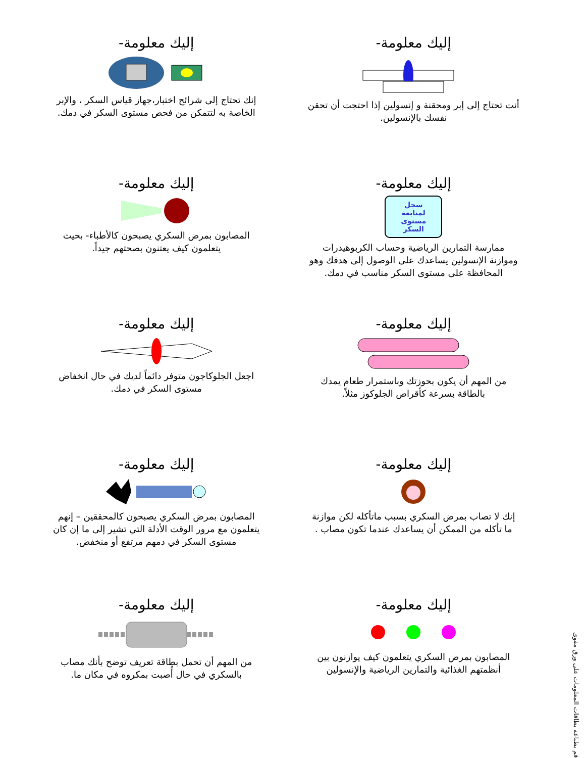قم بطباعة بطاقات المعلومات على ورق مقوى
إليك معلومة-
أنت تحتاج إلى إبر ومحقنة و إنسولين إذا احتجت أن تحقن نفسك بالإنسولين.
إليك معلومة-
سجل
لمتابعة
مستوى
السكر
ممارسة التمارين الرياضية وحساب الكربوهيدرات وموازنة الإنسولين يساعدك على الوصول إلى هدفك وهو المحافظة على مستوى السكر مناسب في دمك.
إليك معلومة-
من المهم أن يكون بحوزتك وباستمرار طعام يمدك بالطاقة بسرعة كأقراص الجلوكوز مثلاً.
إليك معلومة-
إنك لا تصاب بمرض السكري بسبب ماتأكله لكن موازنة ما تأكله من الممكن أن يساعدك عندما تكون مصاب .
إليك معلومة-
المصابون بمرض السكري يتعلمون كيف يوازنون بين أنظمتهم الغذائية والتمارين الرياضية والإنسولين
إليك معلومة-
إنك تحتاج إلى شرائح اختبار،جهاز قياس السكر ، والإبر الخاصة به لتتمكن من فحص مستوى السكر في دمك.
إليك معلومة-
المصابون بمرض السكري يصبحون كالأطباء- بحيث يتعلمون كيف يعتنون بصحتهم جيداً.
إليك معلومة-
اجعل الجلوكاجون متوفر دائماً لديك في حال انخفاض مستوى السكر في دمك.
إليك معلومة-
المصابون بمرض السكري يصبحون كالمحققين – إنهم يتعلمون مع مرور الوقت الأدلة التي تشير إلى ما إن كان مستوى السكر في دمهم مرتفع أو منخفض.
إليك معلومة-
من المهم أن تحمل بطاقة تعريف توضح بأنك مصاب بالسكري في حال أُصبت بمكروه في مكان ما.